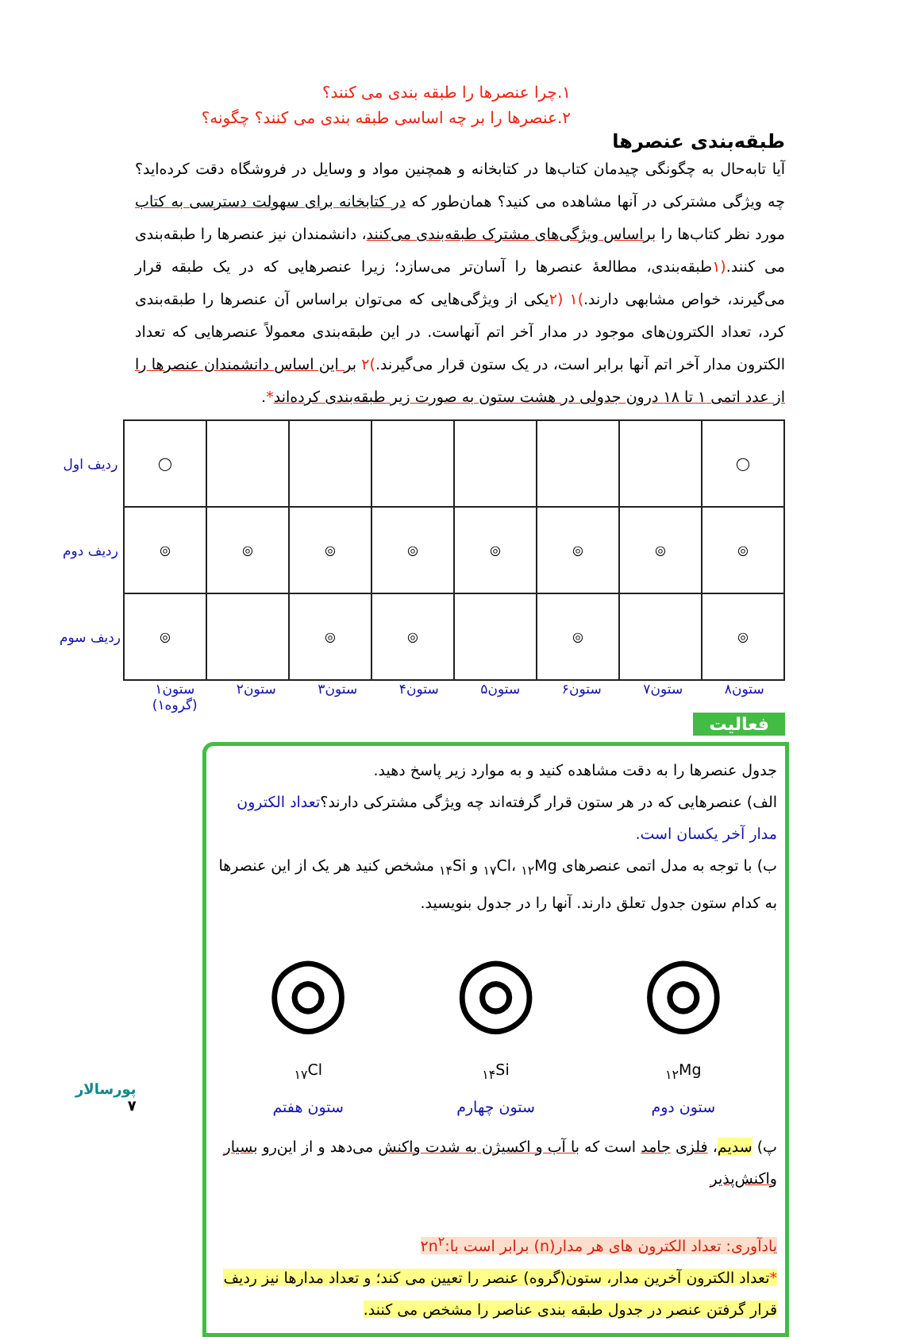۱.چرا عنصرها را طبقه بندی می کنند؟
۲.عنصرها را بر چه اساسی طبقه بندی می کنند؟ چگونه؟
طبقه‌بندی عنصرها
آیا تابه‌حال به چگونگی چیدمان کتاب‌ها در کتابخانه و همچنین مواد و وسایل در فروشگاه دقت کرده‌اید؟ چه ویژگی مشترکی در آنها مشاهده می کنید؟ همان‌طور که در کتابخانه برای سهولت دسترسی به کتاب مورد نظر کتاب‌ها را براساس ویژگی‌های مشترک طبقه‌بندی می‌کنند، دانشمندان نیز عنصرها را طبقه‌بندی می کنند.(۱طبقه‌بندی، مطالعهٔ عنصرها را آسان‌تر می‌سازد؛ زیرا عنصرهایی که در یک طبقه قرار می‌گیرند، خواص مشابهی دارند.)۱ (۲یکی از ویژگی‌هایی که می‌توان براساس آن عنصرها را طبقه‌بندی کرد، تعداد الکترون‌های موجود در مدار آخر اتم آنهاست. در این طبقه‌بندی معمولاً عنصرهایی که تعداد الکترون مدار آخر اتم آنها برابر است، در یک ستون قرار می‌گیرند.)۲ بر این اساس دانشمندان عنصرها را از عدد اتمی ۱ تا ۱۸ درون جدولی در هشت ستون به صورت زیر طبقه‌بندی کرده‌اند*.
| ◯ | | | | | | | ◯ | ردیف اول |
| ◎ | ◎ | ◎ | ◎ | ◎ | ◎ | ◎ | ◎ | ردیف دوم |
| ◎ | | ◎ | | ◎ | ◎ | | ◎ | ردیف سوم |
ستون۸ ستون۷ ستون۶ ستون۵ ستون۴ ستون۳ ستون۲ ستون۱ (گروه۱)
فعالیت
جدول عنصرها را به دقت مشاهده کنید و به موارد زیر پاسخ دهید.
الف) عنصرهایی که در هر ستون قرار گرفته‌اند چه ویژگی مشترکی دارند؟تعداد الکترون مدار آخر یکسان است.
ب) با توجه به مدل اتمی عنصرهای <sub>۱۷</sub>Cl، <sub>۱۲</sub>Mg و <sub>۱۴</sub>Si مشخص کنید هر یک از این عنصرها به کدام ستون جدول تعلق دارند. آنها را در جدول بنویسید.
◎
<sub>۱۲</sub>Mg
ستون دوم
◎
<sub>۱۴</sub>Si
ستون چهارم
◎
<sub>۱۷</sub>Cl
ستون هفتم
پ) سدیم، فلزی جامد است که با آب و اکسیژن به شدت واکنش می‌دهد و از این‌رو بسیار واکنش‌پذیر
یادآوری: تعداد الکترون های هر مدار(n) برابر است با:۲n<sup>۲</sup>
*تعداد الکترون آخرین مدار، ستون(گروه) عنصر را تعیین می کند؛ و تعداد مدارها نیز ردیف قرار گرفتن عنصر در جدول طبقه بندی عناصر را مشخص می کنند.
پورسالار
۷